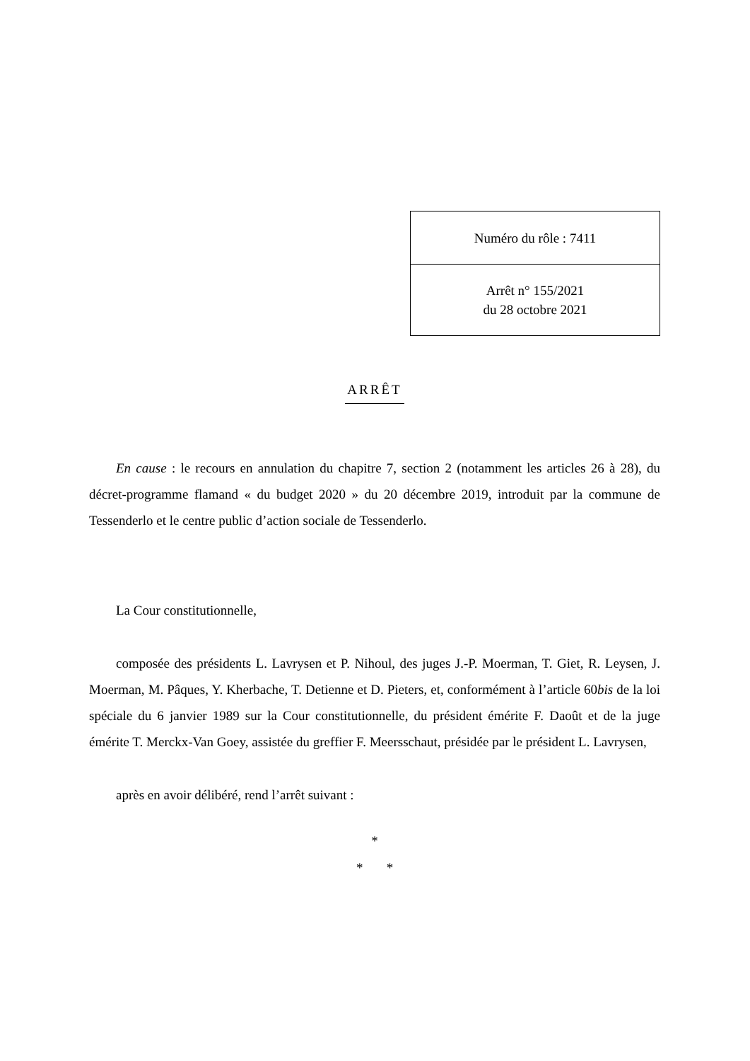| Numéro du rôle : 7411 |
| Arrêt n° 155/2021 du 28 octobre 2021 |
ARRÊT
En cause : le recours en annulation du chapitre 7, section 2 (notamment les articles 26 à 28), du décret-programme flamand « du budget 2020 » du 20 décembre 2019, introduit par la commune de Tessenderlo et le centre public d’action sociale de Tessenderlo.
La Cour constitutionnelle,
composée des présidents L. Lavrysen et P. Nihoul, des juges J.-P. Moerman, T. Giet, R. Leysen, J. Moerman, M. Pâques, Y. Kherbache, T. Detienne et D. Pieters, et, conformément à l’article 60bis de la loi spéciale du 6 janvier 1989 sur la Cour constitutionnelle, du président émérite F. Daoût et de la juge émérite T. Merckx-Van Goey, assistée du greffier F. Meersschaut, présidée par le président L. Lavrysen,
après en avoir délibéré, rend l’arrêt suivant :
*
* *